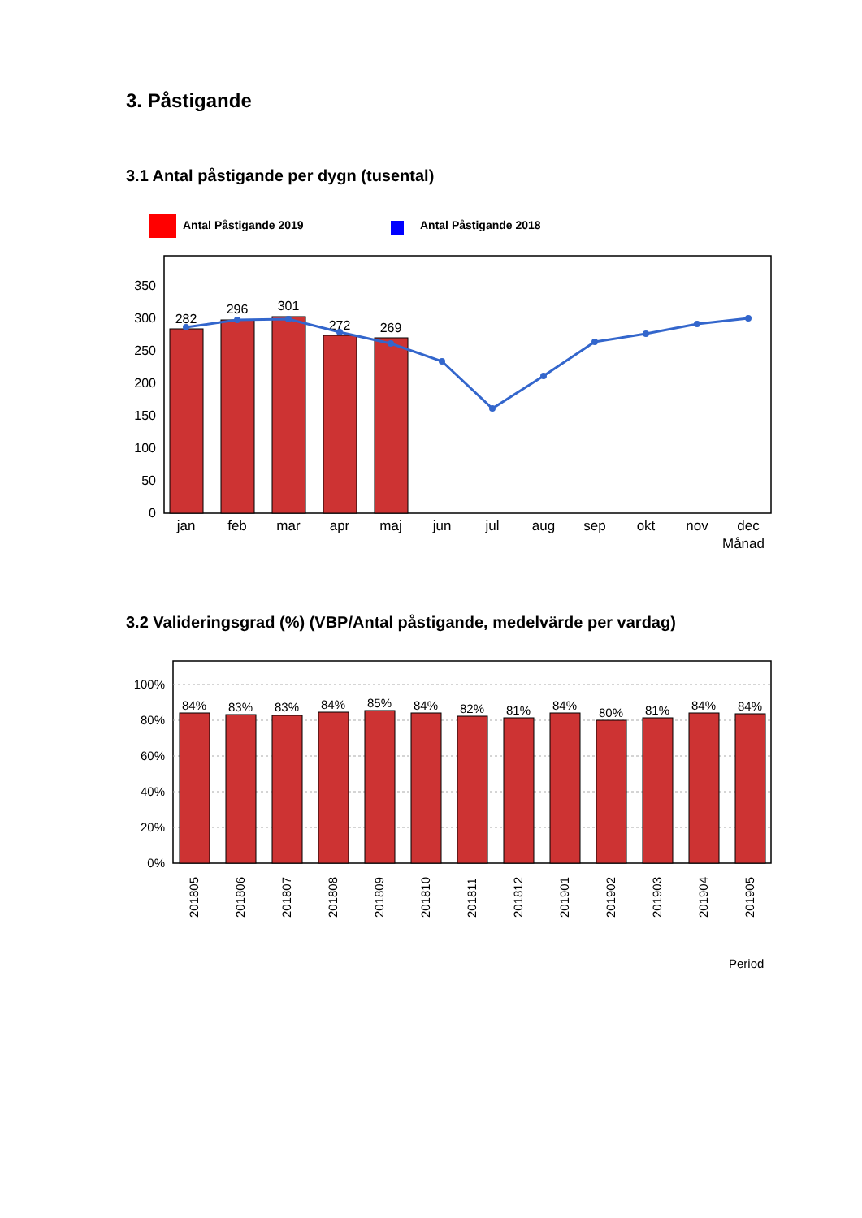3. Påstigande
3.1 Antal påstigande per dygn (tusental)
Antal Påstigande 2019
Antal Påstigande 2018
350
300
250
200
150
100
50
0
282
296
301
272
269
jan
feb
mar
apr
maj
jun
jul
aug
sep
okt
nov
dec
Månad
3.2 Valideringsgrad (%) (VBP/Antal påstigande, medelvärde per vardag)
100%
80%
60%
40%
20%
0%
84%
83%
83%
84%
85%
84%
82%
81%
84%
80%
81%
84%
84%
201805
201806
201807
201808
201809
201810
201811
201812
201901
201902
201903
201904
201905
Period